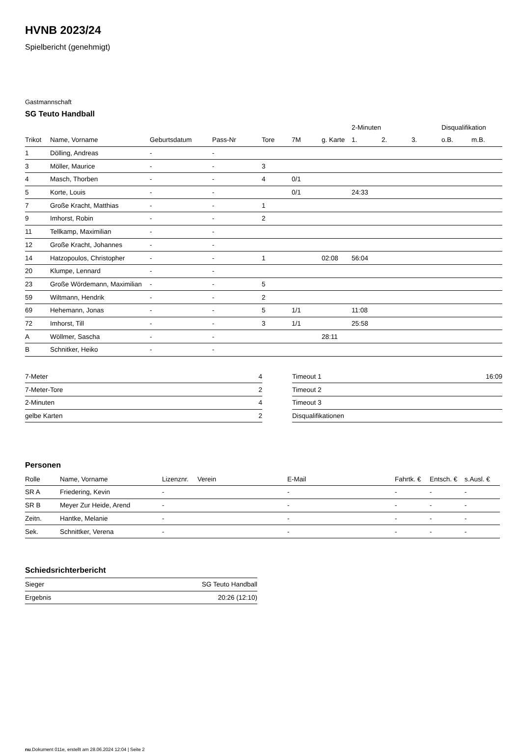HVNB 2023/24
Spielbericht (genehmigt)
Gastmannschaft
SG Teuto Handball
| | | | | | | | 2-Minuten | | | Disqualifikation | |
| Trikot | Name, Vorname | Geburtsdatum | Pass-Nr | Tore | 7M | g. Karte | 1. | 2. | 3. | o.B. | m.B. |
| 1 | Dölling, Andreas | - | - | | | | | | | | |
| 3 | Möller, Maurice | - | - | 3 | | | | | | | |
| 4 | Masch, Thorben | - | - | 4 | 0/1 | | | | | | |
| 5 | Korte, Louis | - | - | | 0/1 | | 24:33 | | | | |
| 7 | Große Kracht, Matthias | - | - | 1 | | | | | | | |
| 9 | Imhorst, Robin | - | - | 2 | | | | | | | |
| 11 | Tellkamp, Maximilian | - | - | | | | | | | | |
| 12 | Große Kracht, Johannes | - | - | | | | | | | | |
| 14 | Hatzopoulos, Christopher | - | - | 1 | | 02:08 | 56:04 | | | | |
| 20 | Klumpe, Lennard | - | - | | | | | | | | |
| 23 | Große Wördemann, Maximilian | - | - | 5 | | | | | | | |
| 59 | Wiltmann, Hendrik | - | - | 2 | | | | | | | |
| 69 | Hehemann, Jonas | - | - | 5 | 1/1 | | 11:08 | | | | |
| 72 | Imhorst, Till | - | - | 3 | 1/1 | | 25:58 | | | | |
| A | Wöllmer, Sascha | - | - | | | 28:11 | | | | | |
| B | Schnitker, Heiko | - | - | | | | | | | | |
| 7-Meter | 4 |
| 7-Meter-Tore | 2 |
| 2-Minuten | 4 |
| gelbe Karten | 2 |
| Timeout 1 | 16:09 |
| Timeout 2 | |
| Timeout 3 | |
| Disqualifikationen | |
Personen
| Rolle | Name, Vorname | Lizenznr. | Verein | E-Mail | Fahrtk. € | Entsch. € | s.Ausl. € |
| --- | --- | --- | --- | --- | --- | --- | --- |
| SR A | Friedering, Kevin | - | | - | - | - | - |
| SR B | Meyer Zur Heide, Arend | - | | - | - | - | - |
| Zeitn. | Hantke, Melanie | - | | - | - | - | - |
| Sek. | Schnittker, Verena | - | | - | - | - | - |
Schiedsrichterbericht
| Sieger | SG Teuto Handball |
| Ergebnis | 20:26 (12:10) |
nu.Dokument 011e, erstellt am 28.06.2024 12:04 | Seite 2